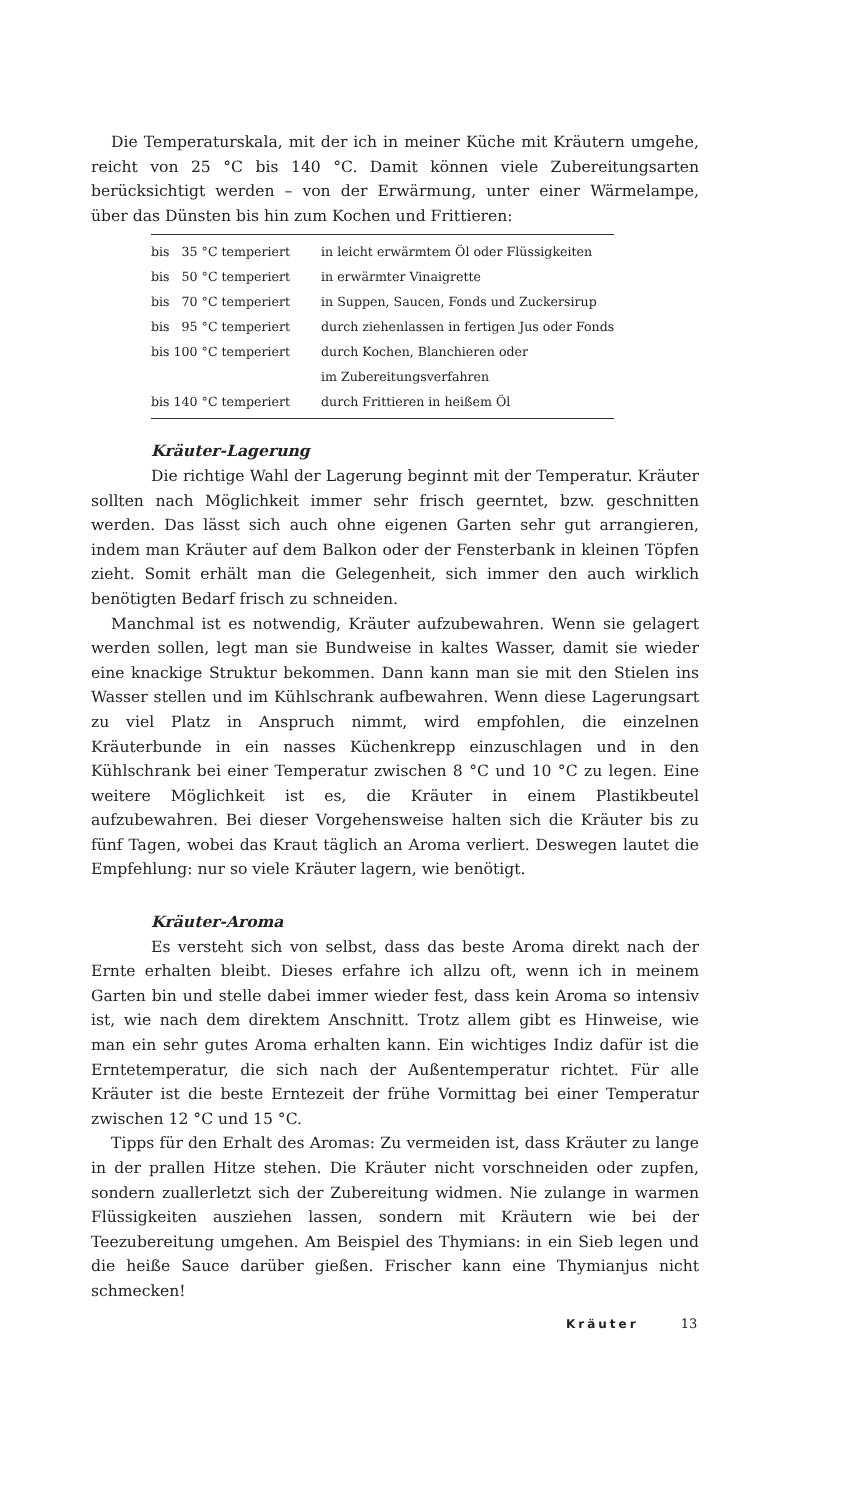Die Temperaturskala, mit der ich in meiner Küche mit Kräutern umgehe, reicht von 25 °C bis 140 °C. Damit können viele Zubereitungsarten berücksichtigt werden – von der Erwärmung, unter einer Wärmelampe, über das Dünsten bis hin zum Kochen und Frittieren:
| bis 35 °C temperiert | in leicht erwärmtem Öl oder Flüssigkeiten |
| bis 50 °C temperiert | in erwärmter Vinaigrette |
| bis 70 °C temperiert | in Suppen, Saucen, Fonds und Zuckersirup |
| bis 95 °C temperiert | durch ziehenlassen in fertigen Jus oder Fonds |
| bis 100 °C temperiert | durch Kochen, Blanchieren oder im Zubereitungsverfahren |
| bis 140 °C temperiert | durch Frittieren in heißem Öl |
Kräuter-Lagerung
Die richtige Wahl der Lagerung beginnt mit der Temperatur. Kräuter sollten nach Möglichkeit immer sehr frisch geerntet, bzw. geschnitten werden. Das lässt sich auch ohne eigenen Garten sehr gut arrangieren, indem man Kräuter auf dem Balkon oder der Fensterbank in kleinen Töpfen zieht. Somit erhält man die Gelegenheit, sich immer den auch wirklich benötigten Bedarf frisch zu schneiden.
Manchmal ist es notwendig, Kräuter aufzubewahren. Wenn sie gelagert werden sollen, legt man sie Bundweise in kaltes Wasser, damit sie wieder eine knackige Struktur bekommen. Dann kann man sie mit den Stielen ins Wasser stellen und im Kühlschrank aufbewahren. Wenn diese Lagerungsart zu viel Platz in Anspruch nimmt, wird empfohlen, die einzelnen Kräuterbunde in ein nasses Küchenkrepp einzuschlagen und in den Kühlschrank bei einer Temperatur zwischen 8 °C und 10 °C zu legen. Eine weitere Möglichkeit ist es, die Kräuter in einem Plastikbeutel aufzubewahren. Bei dieser Vorgehensweise halten sich die Kräuter bis zu fünf Tagen, wobei das Kraut täglich an Aroma verliert. Deswegen lautet die Empfehlung: nur so viele Kräuter lagern, wie benötigt.
Kräuter-Aroma
Es versteht sich von selbst, dass das beste Aroma direkt nach der Ernte erhalten bleibt. Dieses erfahre ich allzu oft, wenn ich in meinem Garten bin und stelle dabei immer wieder fest, dass kein Aroma so intensiv ist, wie nach dem direktem Anschnitt. Trotz allem gibt es Hinweise, wie man ein sehr gutes Aroma erhalten kann. Ein wichtiges Indiz dafür ist die Erntetemperatur, die sich nach der Außentemperatur richtet. Für alle Kräuter ist die beste Erntezeit der frühe Vormittag bei einer Temperatur zwischen 12 °C und 15 °C.
Tipps für den Erhalt des Aromas: Zu vermeiden ist, dass Kräuter zu lange in der prallen Hitze stehen. Die Kräuter nicht vorschneiden oder zupfen, sondern zuallerletzt sich der Zubereitung widmen. Nie zulange in warmen Flüssigkeiten ausziehen lassen, sondern mit Kräutern wie bei der Teezubereitung umgehen. Am Beispiel des Thymians: in ein Sieb legen und die heiße Sauce darüber gießen. Frischer kann eine Thymianjus nicht schmecken!
Kräuter 13